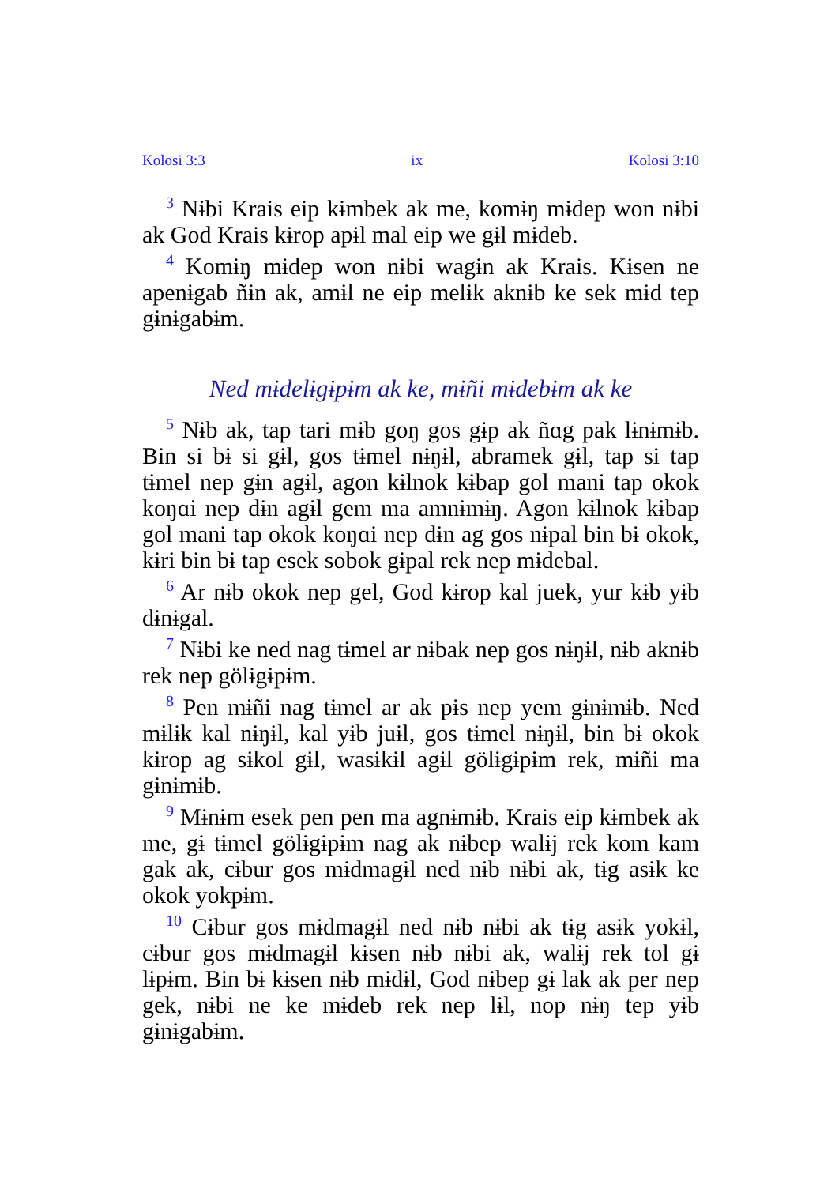Kolosi 3:3 ix Kolosi 3:10
<sup>3</sup> Nɨbi Krais eip kɨmbek ak me, komɨŋ mɨdep won nɨbi ak God Krais kɨrop apɨl mal eip we gɨl mɨdeb.
<sup>4</sup> Komɨŋ mɨdep won nɨbi wagɨn ak Krais. Kɨsen ne apenɨgab ñɨn ak, amɨl ne eip melɨk aknɨb ke sek mɨd tep gɨnɨgabɨm.
Ned mɨdelɨgɨpɨm ak ke, mɨñi mɨdebɨm ak ke
<sup>5</sup> Nɨb ak, tap tari mɨb goŋ gos gɨp ak ñɑg pak lɨnɨmɨb. Bin si bɨ si gɨl, gos tɨmel nɨŋɨl, abramek gɨl, tap si tap tɨmel nep gɨn agɨl, agon kɨlnok kɨbap gol mani tap okok koŋɑi nep dɨn agɨl gem ma amnɨmɨŋ. Agon kɨlnok kɨbap gol mani tap okok koŋɑi nep dɨn ag gos nɨpal bin bɨ okok, kɨri bin bɨ tap esek sobok gɨpal rek nep mɨdebal.
<sup>6</sup> Ar nɨb okok nep gel, God kɨrop kal juek, yur kɨb yɨb dɨnɨgal.
<sup>7</sup> Nɨbi ke ned nag tɨmel ar nɨbak nep gos nɨŋɨl, nɨb aknɨb rek nep gölɨgɨpɨm.
<sup>8</sup> Pen mɨñi nag tɨmel ar ak pɨs nep yem gɨnɨmɨb. Ned mɨlɨk kal nɨŋɨl, kal yɨb juɨl, gos tɨmel nɨŋɨl, bin bɨ okok kɨrop ag sɨkol gɨl, wasɨkɨl agɨl gölɨgɨpɨm rek, mɨñi ma gɨnɨmɨb.
<sup>9</sup> Mɨnɨm esek pen pen ma agnɨmɨb. Krais eip kɨmbek ak me, gɨ tɨmel gölɨgɨpɨm nag ak nɨbep walɨj rek kom kam gak ak, cɨbur gos mɨdmagɨl ned nɨb nɨbi ak, tɨg asɨk ke okok yokpɨm.
<sup>10</sup> Cɨbur gos mɨdmagɨl ned nɨb nɨbi ak tɨg asɨk yokɨl, cɨbur gos mɨdmagɨl kɨsen nɨb nɨbi ak, walɨj rek tol gɨ lɨpɨm. Bin bɨ kɨsen nɨb mɨdɨl, God nɨbep gɨ lak ak per nep gek, nɨbi ne ke mɨdeb rek nep lɨl, nop nɨŋ tep yɨb gɨnɨgabɨm.